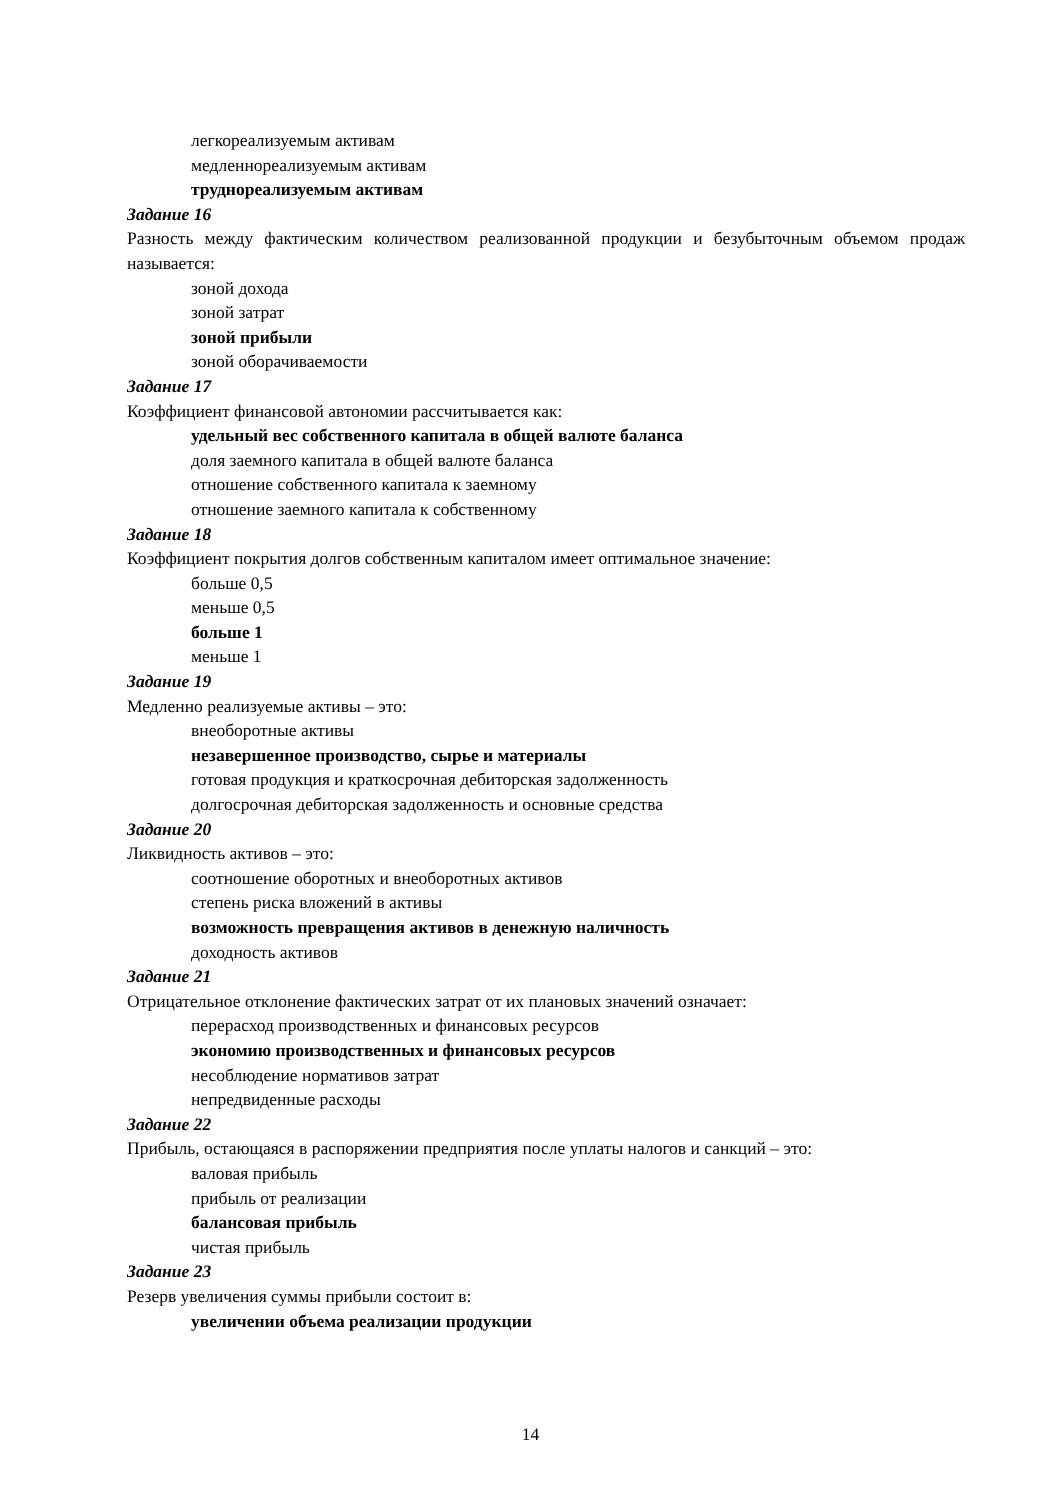легкореализуемым активам
медленнореализуемым активам
труднореализуемым активам
Задание 16
Разность между фактическим количеством реализованной продукции и безубыточным объемом продаж называется:
зоной дохода
зоной затрат
зоной прибыли
зоной оборачиваемости
Задание 17
Коэффициент финансовой автономии рассчитывается как:
удельный вес собственного капитала в общей валюте баланса
доля заемного капитала в общей валюте баланса
отношение собственного капитала к заемному
отношение заемного капитала к собственному
Задание 18
Коэффициент покрытия долгов собственным капиталом имеет оптимальное значение:
больше 0,5
меньше 0,5
больше 1
меньше 1
Задание 19
Медленно реализуемые активы – это:
внеоборотные активы
незавершенное производство, сырье и материалы
готовая продукция и краткосрочная дебиторская задолженность
долгосрочная дебиторская задолженность и основные средства
Задание 20
Ликвидность активов – это:
соотношение оборотных и внеоборотных активов
степень риска вложений в активы
возможность превращения активов в денежную наличность
доходность активов
Задание 21
Отрицательное отклонение фактических затрат от их плановых значений означает:
перерасход производственных и финансовых ресурсов
экономию производственных и финансовых ресурсов
несоблюдение нормативов затрат
непредвиденные расходы
Задание 22
Прибыль, остающаяся в распоряжении предприятия после уплаты налогов и санкций – это:
валовая прибыль
прибыль от реализации
балансовая прибыль
чистая прибыль
Задание 23
Резерв увеличения суммы прибыли состоит в:
увеличении объема реализации продукции
14